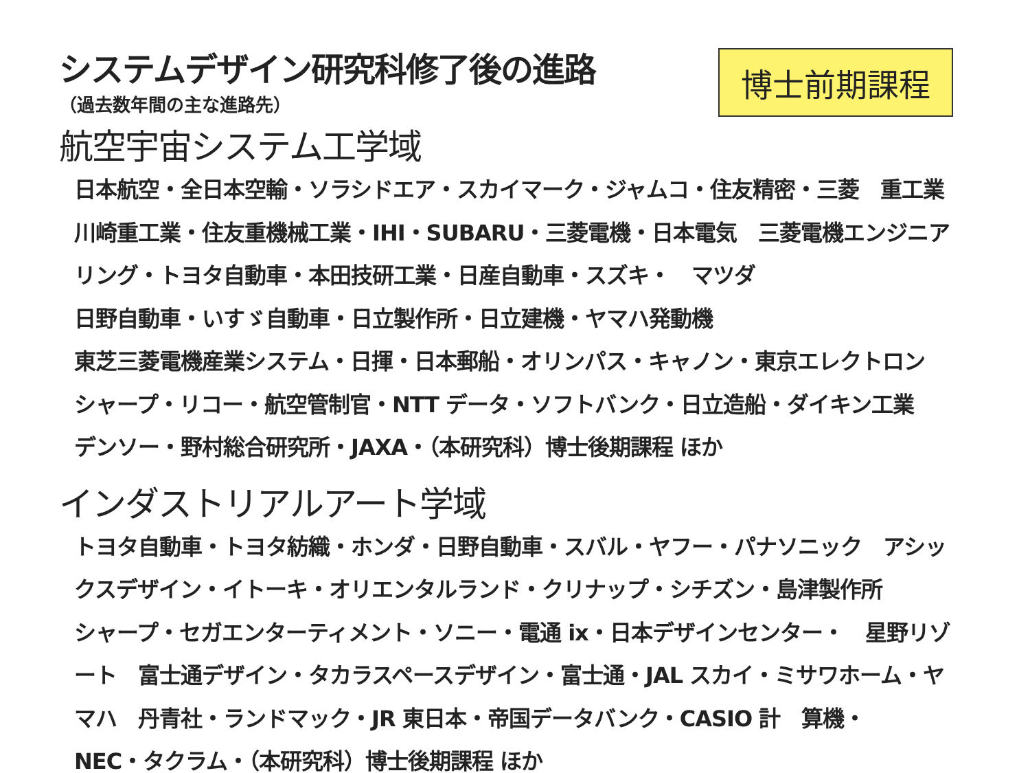博士前期課程
システムデザイン研究科修了後の進路
（過去数年間の主な進路先）
航空宇宙システム工学域
日本航空・全日本空輸・ソラシドエア・スカイマーク・ジャムコ・住友精密・三菱　重工業　川崎重工業・住友重機械工業・IHI・SUBARU・三菱電機・日本電気　三菱電機エンジニアリング・トヨタ自動車・本田技研工業・日産自動車・スズキ・　マツダ
日野自動車・いすゞ自動車・日立製作所・日立建機・ヤマハ発動機
東芝三菱電機産業システム・日揮・日本郵船・オリンパス・キャノン・東京エレクトロン　シャープ・リコー・航空管制官・NTT データ・ソフトバンク・日立造船・ダイキン工業　デンソー・野村総合研究所・JAXA・（本研究科）博士後期課程 ほか
インダストリアルアート学域
トヨタ自動車・トヨタ紡織・ホンダ・日野自動車・スバル・ヤフー・パナソニック　アシックスデザイン・イトーキ・オリエンタルランド・クリナップ・シチズン・島津製作所
シャープ・セガエンターティメント・ソニー・電通 ix・日本デザインセンター・　星野リゾート　富士通デザイン・タカラスペースデザイン・富士通・JAL スカイ・ミサワホーム・ヤマハ　丹青社・ランドマック・JR 東日本・帝国データバンク・CASIO 計　算機・
NEC・タクラム・（本研究科）博士後期課程 ほか